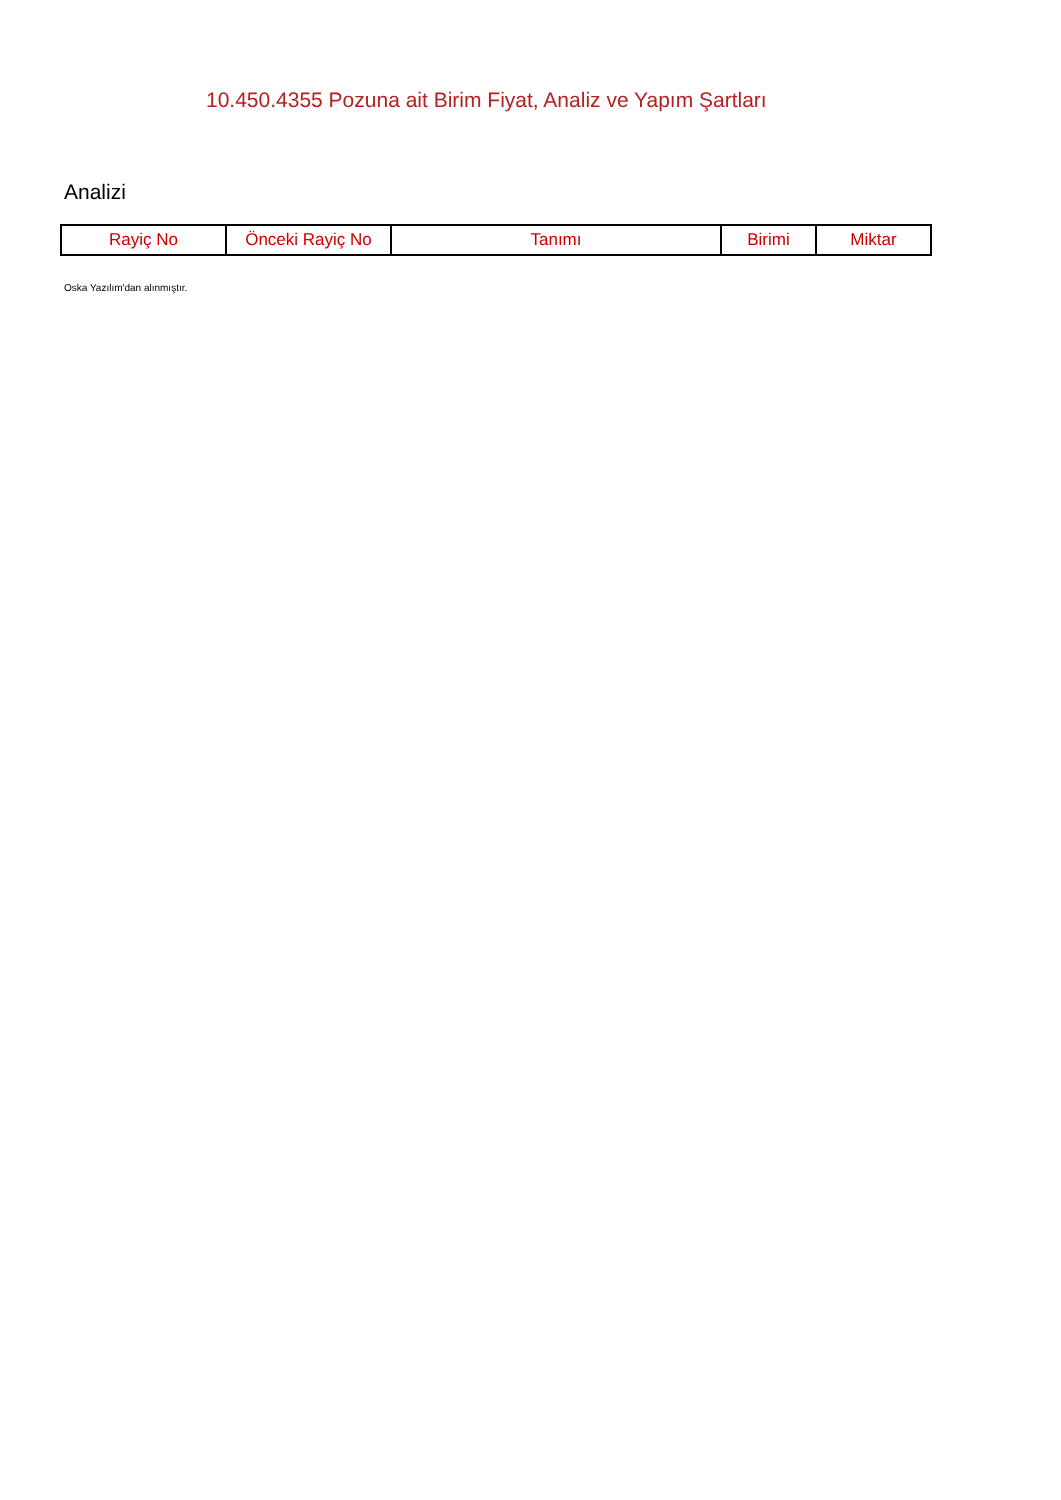10.450.4355 Pozuna ait Birim Fiyat, Analiz ve Yapım Şartları
Analizi
| Rayiç No | Önceki Rayiç No | Tanımı | Birimi | Miktar |
| --- | --- | --- | --- | --- |
Oska Yazılım'dan alınmıştır.